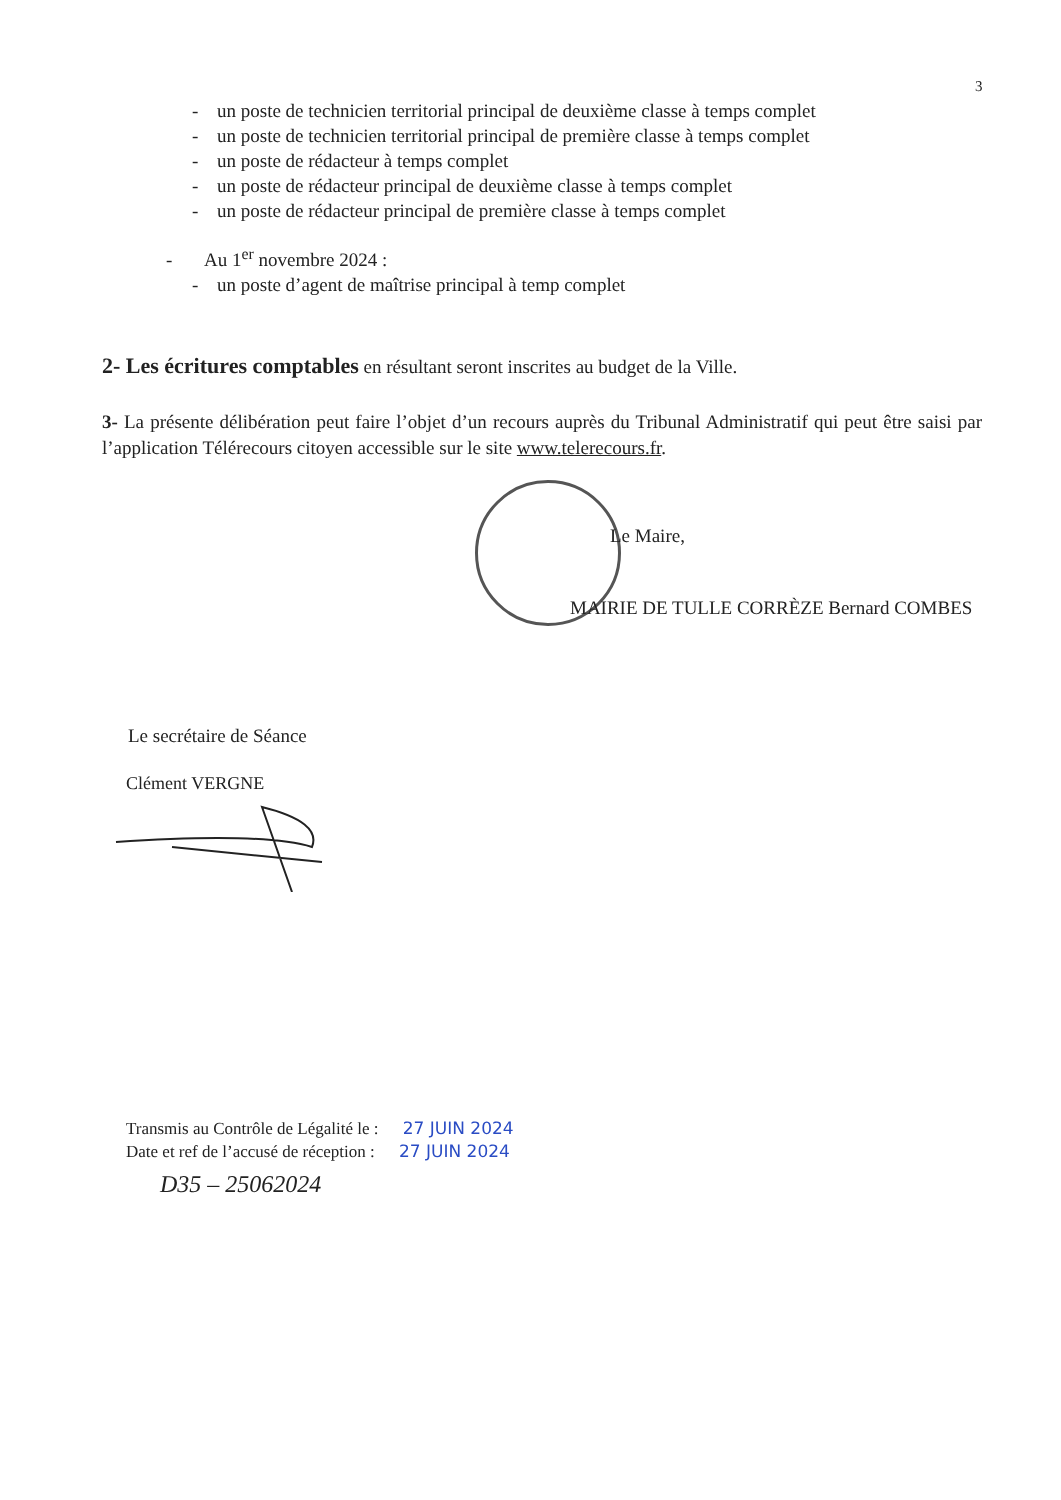3
- un poste de technicien territorial principal de deuxième classe à temps complet
- un poste de technicien territorial principal de première classe à temps complet
- un poste de rédacteur à temps complet
- un poste de rédacteur principal de deuxième classe à temps complet
- un poste de rédacteur principal de première classe à temps complet
- Au 1<sup>er</sup> novembre 2024 :
- un poste d’agent de maîtrise principal à temp complet
2- Les écritures comptables en résultant seront inscrites au budget de la Ville.
3- La présente délibération peut faire l’objet d’un recours auprès du Tribunal Administratif qui peut être saisi par l’application Télérecours citoyen accessible sur le site www.telerecours.fr.
Le Maire,
MAIRIE DE TULLE CORRÈZE Bernard COMBES
Le secrétaire de Séance
Clément VERGNE
Transmis au Contrôle de Légalité le : 27 JUIN 2024
Date et ref de l’accusé de réception : 27 JUIN 2024
D35 – 25062024